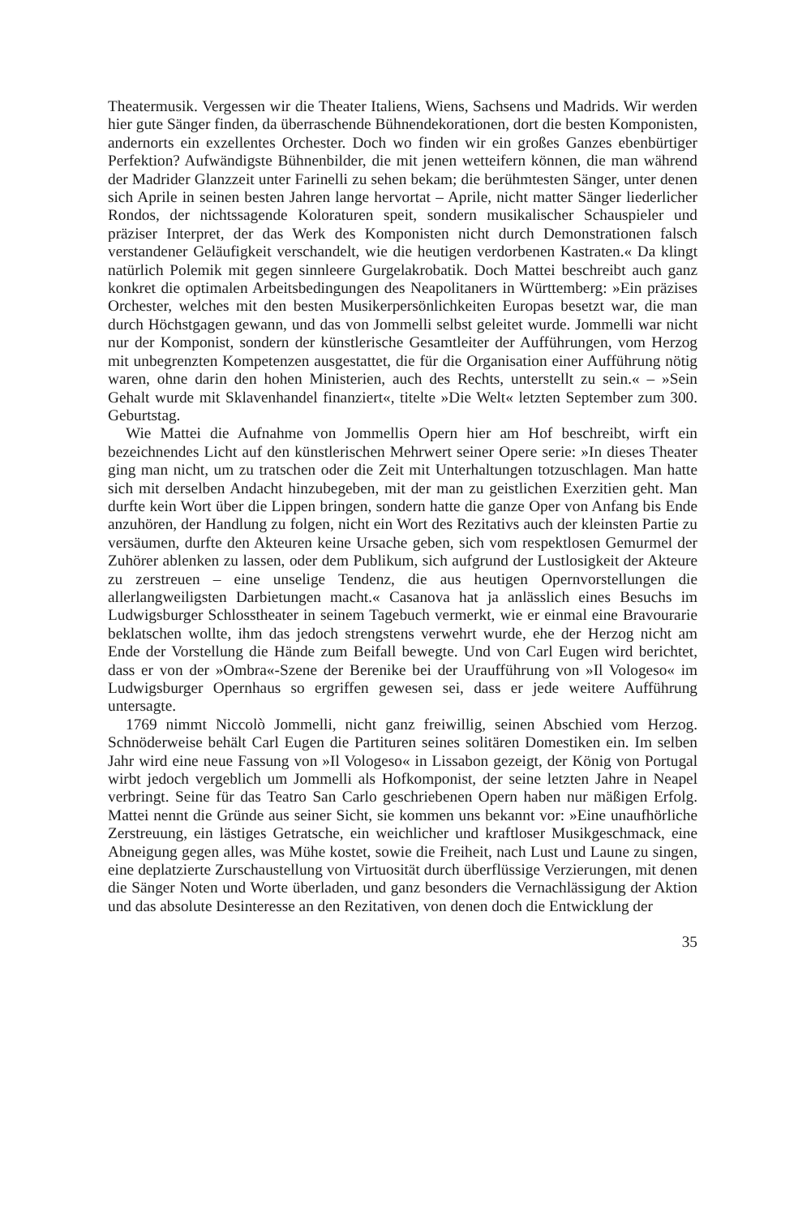Theatermusik. Vergessen wir die Theater Italiens, Wiens, Sachsens und Madrids. Wir werden hier gute Sänger finden, da überraschende Bühnendekorationen, dort die besten Komponisten, andernorts ein exzellentes Orchester. Doch wo finden wir ein großes Ganzes ebenbürtiger Perfektion? Aufwändigste Bühnenbilder, die mit jenen wetteifern können, die man während der Madrider Glanzzeit unter Farinelli zu sehen bekam; die berühmtesten Sänger, unter denen sich Aprile in seinen besten Jahren lange hervortat – Aprile, nicht matter Sänger liederlicher Rondos, der nichtssagende Koloraturen speit, sondern musikalischer Schauspieler und präziser Interpret, der das Werk des Komponisten nicht durch Demonstrationen falsch verstandener Geläufigkeit verschandelt, wie die heutigen verdorbenen Kastraten.« Da klingt natürlich Polemik mit gegen sinnleere Gurgelakrobatik. Doch Mattei beschreibt auch ganz konkret die optimalen Arbeitsbedingungen des Neapolitaners in Württemberg: »Ein präzises Orchester, welches mit den besten Musikerpersönlichkeiten Europas besetzt war, die man durch Höchstgagen gewann, und das von Jommelli selbst geleitet wurde. Jommelli war nicht nur der Komponist, sondern der künstlerische Gesamtleiter der Aufführungen, vom Herzog mit unbegrenzten Kompetenzen ausgestattet, die für die Organisation einer Aufführung nötig waren, ohne darin den hohen Ministerien, auch des Rechts, unterstellt zu sein.« – »Sein Gehalt wurde mit Sklavenhandel finanziert«, titelte »Die Welt« letzten September zum 300. Geburtstag.
Wie Mattei die Aufnahme von Jommellis Opern hier am Hof beschreibt, wirft ein bezeichnendes Licht auf den künstlerischen Mehrwert seiner Opere serie: »In dieses Theater ging man nicht, um zu tratschen oder die Zeit mit Unterhaltungen totzuschlagen. Man hatte sich mit derselben Andacht hinzubegeben, mit der man zu geistlichen Exerzitien geht. Man durfte kein Wort über die Lippen bringen, sondern hatte die ganze Oper von Anfang bis Ende anzuhören, der Handlung zu folgen, nicht ein Wort des Rezitativs auch der kleinsten Partie zu versäumen, durfte den Akteuren keine Ursache geben, sich vom respektlosen Gemurmel der Zuhörer ablenken zu lassen, oder dem Publikum, sich aufgrund der Lustlosigkeit der Akteure zu zerstreuen – eine unselige Tendenz, die aus heutigen Opernvorstellungen die allerlangweiligsten Darbietungen macht.« Casanova hat ja anlässlich eines Besuchs im Ludwigsburger Schlosstheater in seinem Tagebuch vermerkt, wie er einmal eine Bravourarie beklatschen wollte, ihm das jedoch strengstens verwehrt wurde, ehe der Herzog nicht am Ende der Vorstellung die Hände zum Beifall bewegte. Und von Carl Eugen wird berichtet, dass er von der »Ombra«-Szene der Berenike bei der Uraufführung von »Il Vologeso« im Ludwigsburger Opernhaus so ergriffen gewesen sei, dass er jede weitere Aufführung untersagte.
1769 nimmt Niccolò Jommelli, nicht ganz freiwillig, seinen Abschied vom Herzog. Schnöderweise behält Carl Eugen die Partituren seines solitären Domestiken ein. Im selben Jahr wird eine neue Fassung von »Il Vologeso« in Lissabon gezeigt, der König von Portugal wirbt jedoch vergeblich um Jommelli als Hofkomponist, der seine letzten Jahre in Neapel verbringt. Seine für das Teatro San Carlo geschriebenen Opern haben nur mäßigen Erfolg. Mattei nennt die Gründe aus seiner Sicht, sie kommen uns bekannt vor: »Eine unaufhörliche Zerstreuung, ein lästiges Getratsche, ein weichlicher und kraftloser Musikgeschmack, eine Abneigung gegen alles, was Mühe kostet, sowie die Freiheit, nach Lust und Laune zu singen, eine deplatzierte Zurschaustellung von Virtuosität durch überflüssige Verzierungen, mit denen die Sänger Noten und Worte überladen, und ganz besonders die Vernachlässigung der Aktion und das absolute Desinteresse an den Rezitativen, von denen doch die Entwicklung der
35